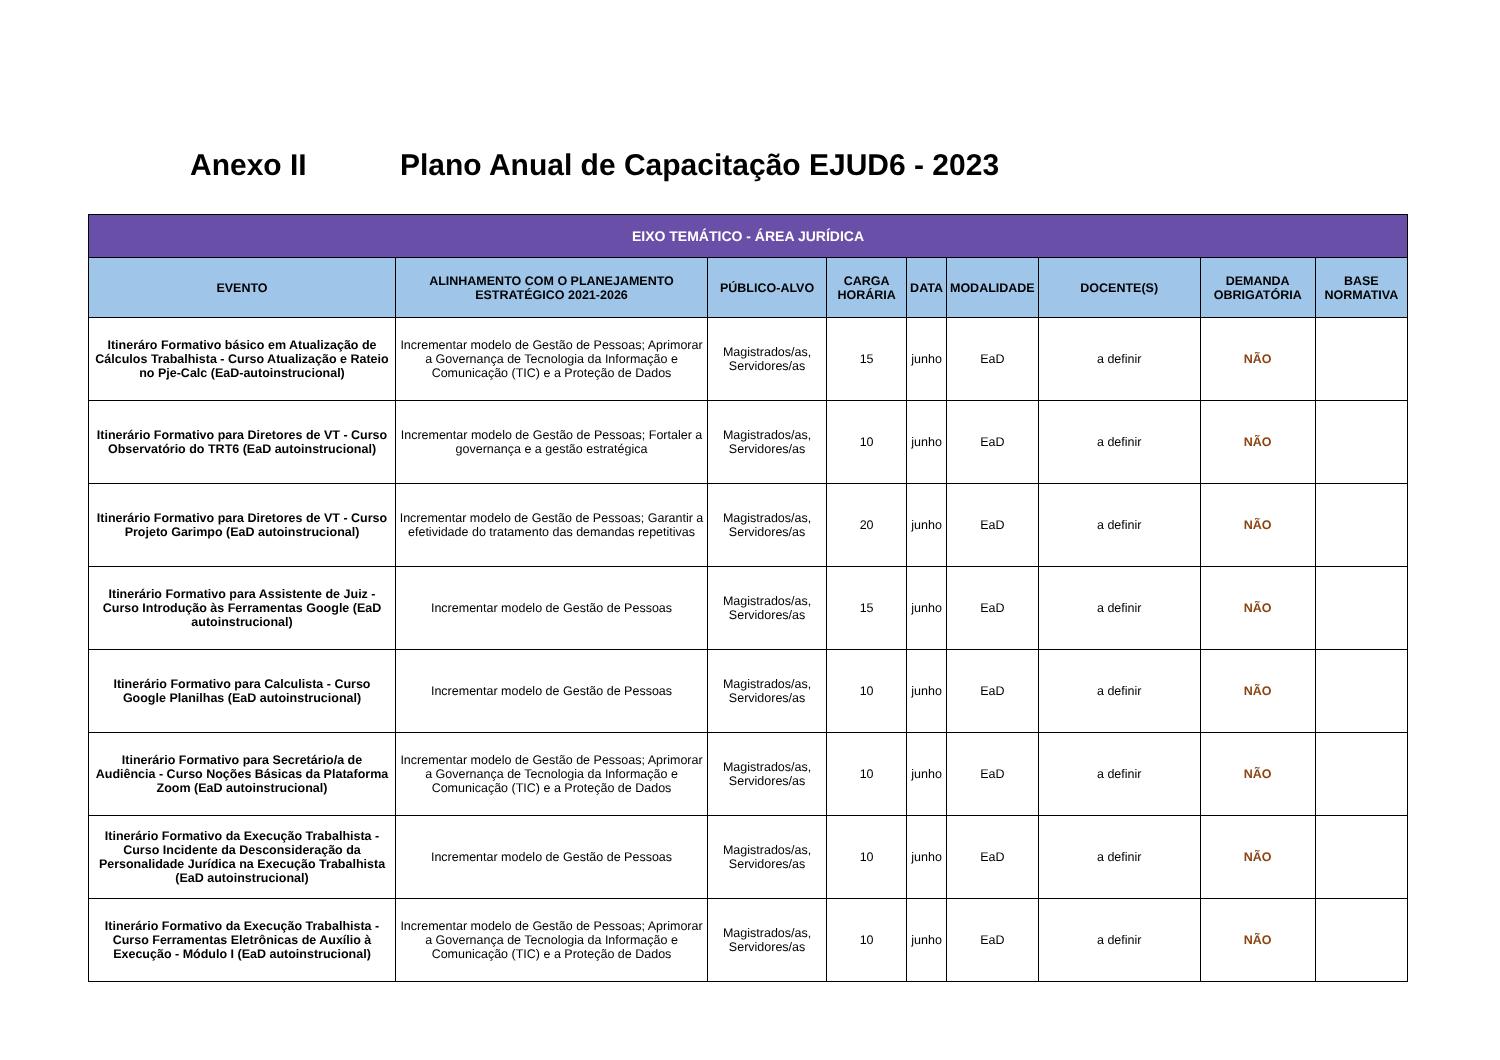Anexo II Plano Anual de Capacitação EJUD6 - 2023
| EIXO TEMÁTICO - ÁREA JURÍDICA | | | | | | | | |
| --- | --- | --- | --- | --- | --- | --- | --- | --- |
| EVENTO | ALINHAMENTO COM O PLANEJAMENTO ESTRATÉGICO 2021-2026 | PÚBLICO-ALVO | CARGA HORÁRIA | DATA | MODALIDADE | DOCENTE(S) | DEMANDA OBRIGATÓRIA | BASE NORMATIVA |
| Itineráro Formativo básico em Atualização de Cálculos Trabalhista - Curso Atualização e Rateio no Pje-Calc (EaD-autoinstrucional) | Incrementar modelo de Gestão de Pessoas; Aprimorar a Governança de Tecnologia da Informação e Comunicação (TIC) e a Proteção de Dados | Magistrados/as, Servidores/as | 15 | junho | EaD | a definir | NÃO | |
| Itinerário Formativo para Diretores de VT - Curso Observatório do TRT6 (EaD autoinstrucional) | Incrementar modelo de Gestão de Pessoas; Fortaler a governança e a gestão estratégica | Magistrados/as, Servidores/as | 10 | junho | EaD | a definir | NÃO | |
| Itinerário Formativo para Diretores de VT - Curso Projeto Garimpo (EaD autoinstrucional) | Incrementar modelo de Gestão de Pessoas; Garantir a efetividade do tratamento das demandas repetitivas | Magistrados/as, Servidores/as | 20 | junho | EaD | a definir | NÃO | |
| Itinerário Formativo para Assistente de Juiz - Curso Introdução às Ferramentas Google (EaD autoinstrucional) | Incrementar modelo de Gestão de Pessoas | Magistrados/as, Servidores/as | 15 | junho | EaD | a definir | NÃO | |
| Itinerário Formativo para Calculista - Curso Google Planilhas (EaD autoinstrucional) | Incrementar modelo de Gestão de Pessoas | Magistrados/as, Servidores/as | 10 | junho | EaD | a definir | NÃO | |
| Itinerário Formativo para Secretário/a de Audiência - Curso Noções Básicas da Plataforma Zoom (EaD autoinstrucional) | Incrementar modelo de Gestão de Pessoas; Aprimorar a Governança de Tecnologia da Informação e Comunicação (TIC) e a Proteção de Dados | Magistrados/as, Servidores/as | 10 | junho | EaD | a definir | NÃO | |
| Itinerário Formativo da Execução Trabalhista - Curso Incidente da Desconsideração da Personalidade Jurídica na Execução Trabalhista (EaD autoinstrucional) | Incrementar modelo de Gestão de Pessoas | Magistrados/as, Servidores/as | 10 | junho | EaD | a definir | NÃO | |
| Itinerário Formativo da Execução Trabalhista - Curso Ferramentas Eletrônicas de Auxílio à Execução - Módulo I (EaD autoinstrucional) | Incrementar modelo de Gestão de Pessoas; Aprimorar a Governança de Tecnologia da Informação e Comunicação (TIC) e a Proteção de Dados | Magistrados/as, Servidores/as | 10 | junho | EaD | a definir | NÃO | |